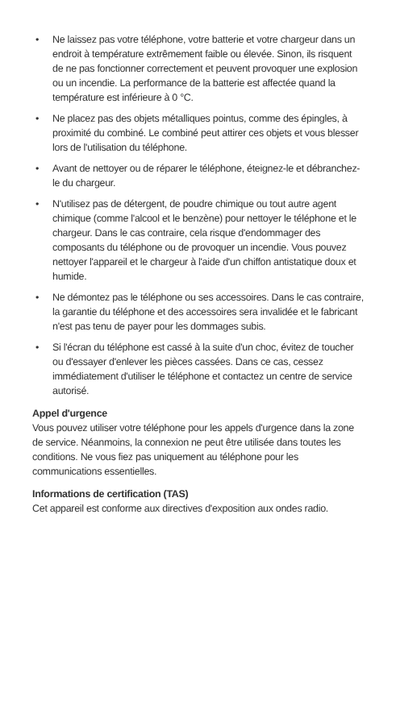• Ne laissez pas votre téléphone, votre batterie et votre chargeur dans un endroit à température extrêmement faible ou élevée. Sinon, ils risquent de ne pas fonctionner correctement et peuvent provoquer une explosion ou un incendie. La performance de la batterie est affectée quand la température est inférieure à 0 °C.
• Ne placez pas des objets métalliques pointus, comme des épingles, à proximité du combiné. Le combiné peut attirer ces objets et vous blesser lors de l'utilisation du téléphone.
• Avant de nettoyer ou de réparer le téléphone, éteignez-le et débranchez-le du chargeur.
• N'utilisez pas de détergent, de poudre chimique ou tout autre agent chimique (comme l'alcool et le benzène) pour nettoyer le téléphone et le chargeur. Dans le cas contraire, cela risque d'endommager des composants du téléphone ou de provoquer un incendie. Vous pouvez nettoyer l'appareil et le chargeur à l'aide d'un chiffon antistatique doux et humide.
• Ne démontez pas le téléphone ou ses accessoires. Dans le cas contraire, la garantie du téléphone et des accessoires sera invalidée et le fabricant n'est pas tenu de payer pour les dommages subis.
• Si l'écran du téléphone est cassé à la suite d'un choc, évitez de toucher ou d'essayer d'enlever les pièces cassées. Dans ce cas, cessez immédiatement d'utiliser le téléphone et contactez un centre de service autorisé.
Appel d'urgence
Vous pouvez utiliser votre téléphone pour les appels d'urgence dans la zone de service. Néanmoins, la connexion ne peut être utilisée dans toutes les conditions. Ne vous fiez pas uniquement au téléphone pour les communications essentielles.
Informations de certification (TAS)
Cet appareil est conforme aux directives d'exposition aux ondes radio.